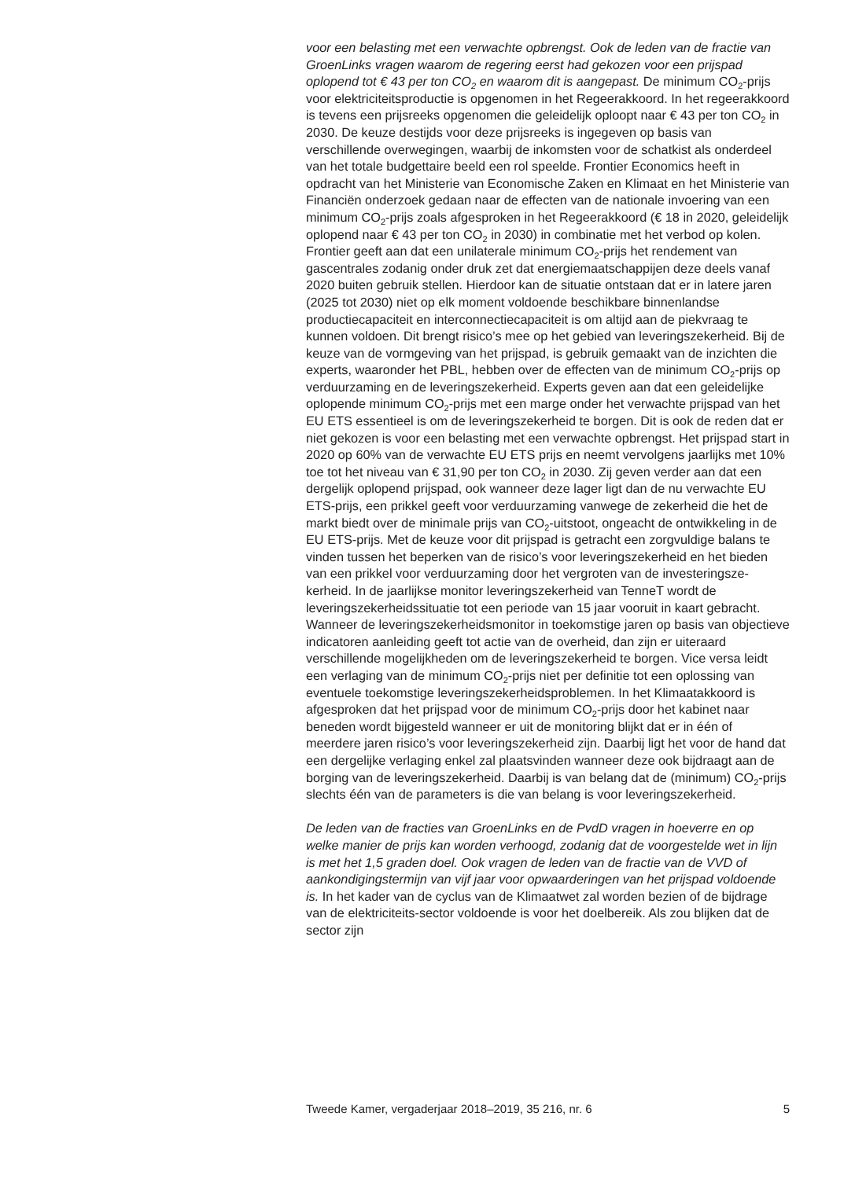voor een belasting met een verwachte opbrengst. Ook de leden van de fractie van GroenLinks vragen waarom de regering eerst had gekozen voor een prijspad oplopend tot € 43 per ton CO<sub>2</sub> en waarom dit is aangepast. De minimum CO<sub>2</sub>-prijs voor elektriciteitsproductie is opgenomen in het Regeerakkoord. In het regeerakkoord is tevens een prijsreeks opgenomen die geleidelijk oploopt naar € 43 per ton CO<sub>2</sub> in 2030. De keuze destijds voor deze prijsreeks is ingegeven op basis van verschillende overwegingen, waarbij de inkomsten voor de schatkist als onderdeel van het totale budgettaire beeld een rol speelde. Frontier Economics heeft in opdracht van het Ministerie van Economische Zaken en Klimaat en het Ministerie van Financiën onderzoek gedaan naar de effecten van de nationale invoering van een minimum CO<sub>2</sub>-prijs zoals afgesproken in het Regeerakkoord (€ 18 in 2020, geleidelijk oplopend naar € 43 per ton CO<sub>2</sub> in 2030) in combinatie met het verbod op kolen. Frontier geeft aan dat een unilaterale minimum CO<sub>2</sub>-prijs het rendement van gascentrales zodanig onder druk zet dat energiemaatschappijen deze deels vanaf 2020 buiten gebruik stellen. Hierdoor kan de situatie ontstaan dat er in latere jaren (2025 tot 2030) niet op elk moment voldoende beschikbare binnenlandse productiecapaciteit en interconnectiecapaciteit is om altijd aan de piekvraag te kunnen voldoen. Dit brengt risico’s mee op het gebied van leveringszekerheid. Bij de keuze van de vormgeving van het prijspad, is gebruik gemaakt van de inzichten die experts, waaronder het PBL, hebben over de effecten van de minimum CO<sub>2</sub>-prijs op verduurzaming en de leveringszekerheid. Experts geven aan dat een geleidelijke oplopende minimum CO<sub>2</sub>-prijs met een marge onder het verwachte prijspad van het EU ETS essentieel is om de leveringszekerheid te borgen. Dit is ook de reden dat er niet gekozen is voor een belasting met een verwachte opbrengst. Het prijspad start in 2020 op 60% van de verwachte EU ETS prijs en neemt vervolgens jaarlijks met 10% toe tot het niveau van € 31,90 per ton CO<sub>2</sub> in 2030. Zij geven verder aan dat een dergelijk oplopend prijspad, ook wanneer deze lager ligt dan de nu verwachte EU ETS-prijs, een prikkel geeft voor verduurzaming vanwege de zekerheid die het de markt biedt over de minimale prijs van CO<sub>2</sub>-uitstoot, ongeacht de ontwikkeling in de EU ETS-prijs. Met de keuze voor dit prijspad is getracht een zorgvuldige balans te vinden tussen het beperken van de risico’s voor leveringszekerheid en het bieden van een prikkel voor verduurzaming door het vergroten van de investeringsze-kerheid. In de jaarlijkse monitor leveringszekerheid van TenneT wordt de leveringszekerheidssituatie tot een periode van 15 jaar vooruit in kaart gebracht. Wanneer de leveringszekerheidsmonitor in toekomstige jaren op basis van objectieve indicatoren aanleiding geeft tot actie van de overheid, dan zijn er uiteraard verschillende mogelijkheden om de leveringszekerheid te borgen. Vice versa leidt een verlaging van de minimum CO<sub>2</sub>-prijs niet per definitie tot een oplossing van eventuele toekomstige leveringszekerheidsproblemen. In het Klimaatakkoord is afgesproken dat het prijspad voor de minimum CO<sub>2</sub>-prijs door het kabinet naar beneden wordt bijgesteld wanneer er uit de monitoring blijkt dat er in één of meerdere jaren risico’s voor leveringszekerheid zijn. Daarbij ligt het voor de hand dat een dergelijke verlaging enkel zal plaatsvinden wanneer deze ook bijdraagt aan de borging van de leveringszekerheid. Daarbij is van belang dat de (minimum) CO<sub>2</sub>-prijs slechts één van de parameters is die van belang is voor leveringszekerheid.
De leden van de fracties van GroenLinks en de PvdD vragen in hoeverre en op welke manier de prijs kan worden verhoogd, zodanig dat de voorgestelde wet in lijn is met het 1,5 graden doel. Ook vragen de leden van de fractie van de VVD of aankondigingstermijn van vijf jaar voor opwaarderingen van het prijspad voldoende is. In het kader van de cyclus van de Klimaatwet zal worden bezien of de bijdrage van de elektriciteits-sector voldoende is voor het doelbereik. Als zou blijken dat de sector zijn
Tweede Kamer, vergaderjaar 2018–2019, 35 216, nr. 6 5